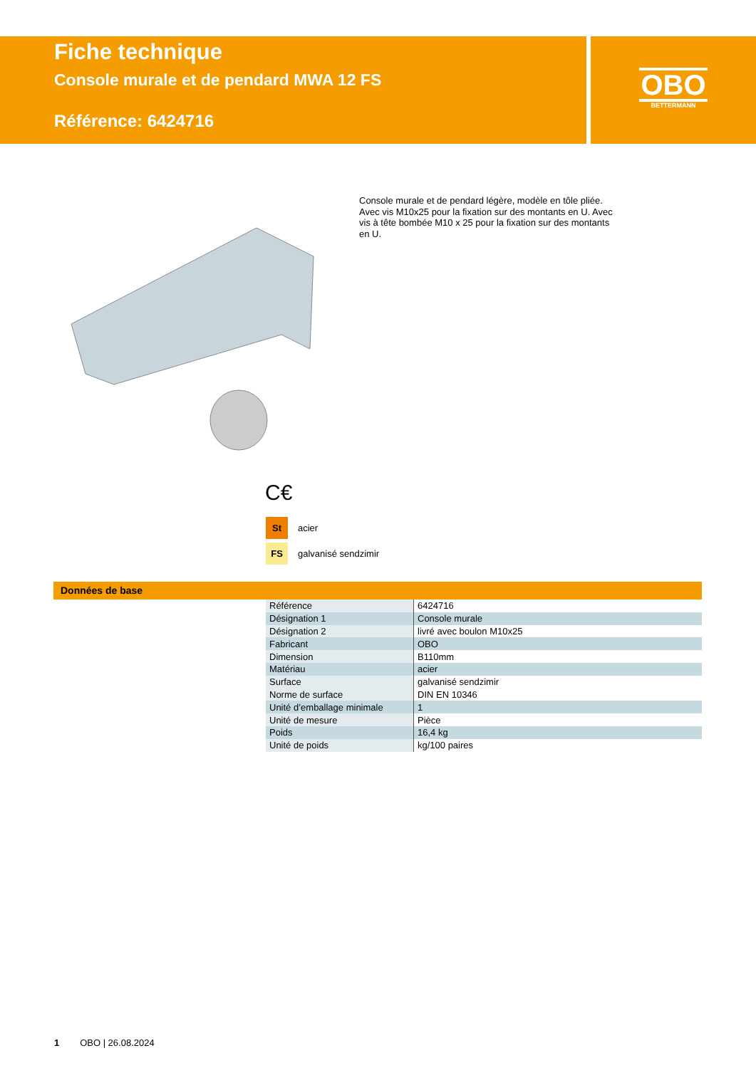Fiche technique
Console murale et de pendard MWA 12 FS
Référence: 6424716
OBO
BETTERMANN
Console murale et de pendard légère, modèle en tôle pliée. Avec vis M10x25 pour la fixation sur des montants en U. Avec vis à tête bombée M10 x 25 pour la fixation sur des montants en U.
C€
St acier
FS galvanisé sendzimir
Données de base
| Référence | 6424716 |
| Désignation 1 | Console murale |
| Désignation 2 | livré avec boulon M10x25 |
| Fabricant | OBO |
| Dimension | B110mm |
| Matériau | acier |
| Surface | galvanisé sendzimir |
| Norme de surface | DIN EN 10346 |
| Unité d’emballage minimale | 1 |
| Unité de mesure | Pièce |
| Poids | 16,4 kg |
| Unité de poids | kg/100 paires |
1 OBO | 26.08.2024